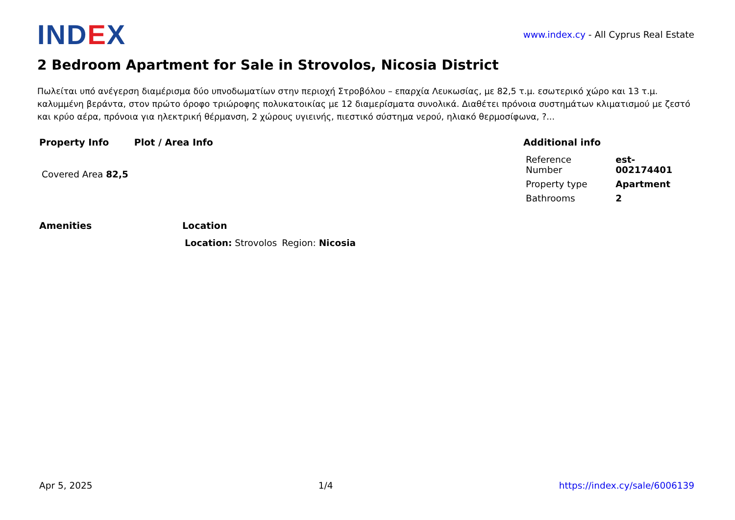IND EX
www.index.cy - All Cyprus Real Estate
2 Bedroom Apartment for Sale in Strovolos, Nicosia District
Πωλείται υπό ανέγερση διαμέρισμα δύο υπνοδωματίων στην περιοχή Στροβόλου – επαρχία Λευκωσίας, με 82,5 τ.μ. εσωτερικό χώρο και 13 τ.μ. καλυμμένη βεράντα, στον πρώτο όροφο τριώροφης πολυκατοικίας με 12 διαμερίσματα συνολικά. Διαθέτει πρόνοια συστημάτων κλιματισμού με ζεστό και κρύο αέρα, πρόνοια για ηλεκτρική θέρμανση, 2 χώρους υγιεινής, πιεστικό σύστημα νερού, ηλιακό θερμοσίφωνα, ?...
Property Info
| Covered Area 82,5 |
Plot / Area Info Additional info
| Reference Number | est-002174401 |
| Property type | Apartment |
| Bathrooms | 2 |
Amenities Location
| Location: Strovolos | Region: Nicosia |
Apr 5, 2025 1/4 https://index.cy/sale/6006139